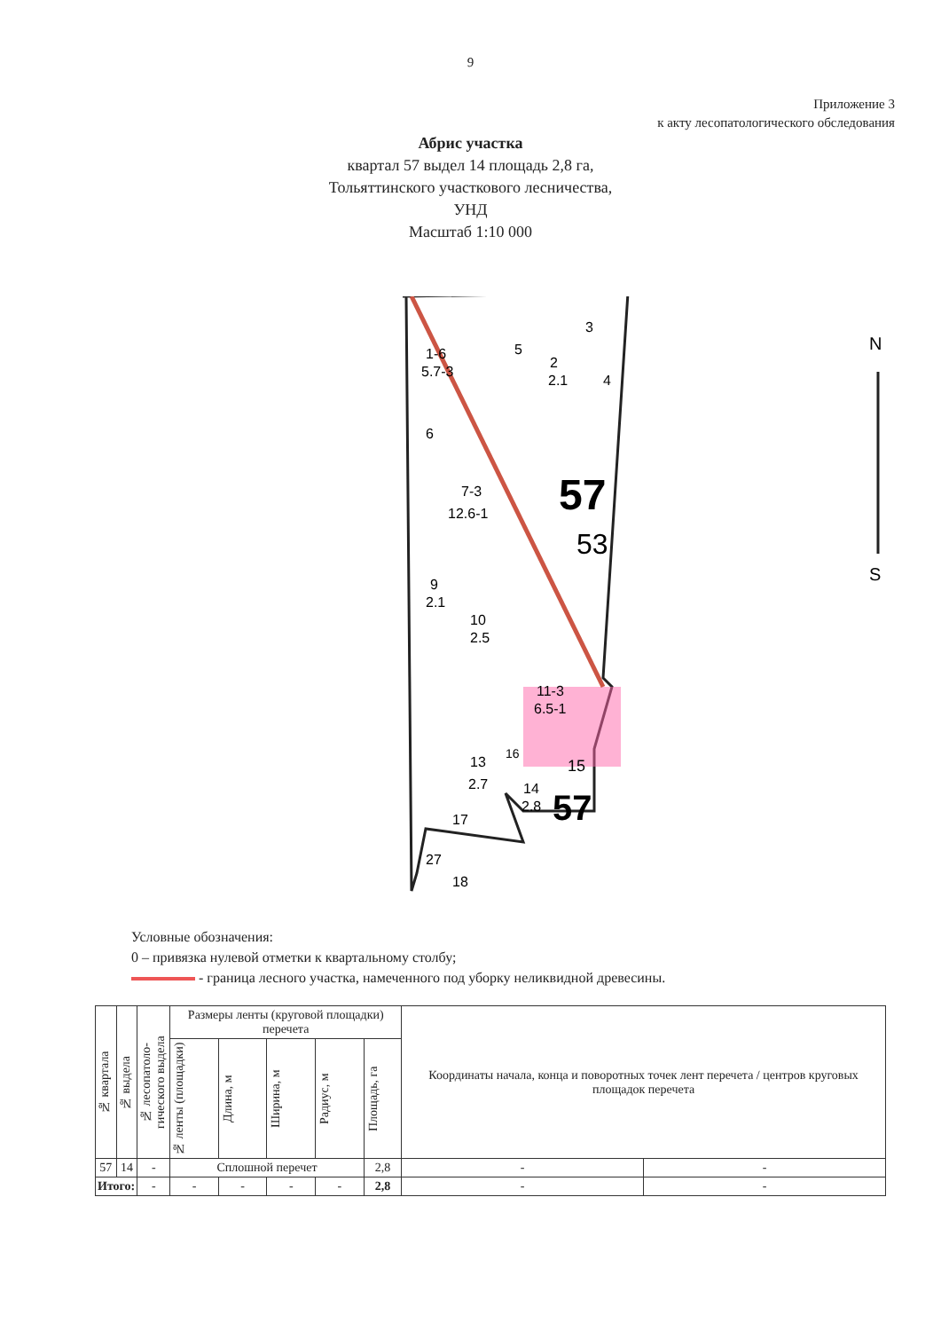9
Приложение 3
к акту лесопатологического обследования
Абрис участка
квартал 57 выдел 14 площадь 2,8 га,
Тольяттинского участкового лесничества,
УНД
Масштаб 1:10 000
1-6
5.7-3
5
3
2
2.1
4
6
7-3
12.6-1
57
53
9
2.1
10
2.5
11-3
6.5-1
13
16
2.7
15
14
2.8
57
17
27
18
N
S
Условные обозначения:
0 – привязка нулевой отметки к квартальному столбу;
- граница лесного участка, намеченного под уборку неликвидной древесины.
| № квартала | № выдела | № лесопатоло-гического выдела | Размеры ленты (круговой площадки) перечета | | | | | Координаты начала, конца и поворотных точек лент перечета / центров круговых площадок перечета | |
| --- | --- | --- | --- | --- | --- | --- | --- | --- | --- |
| | | | № ленты (площадки) | Длина, м | Ширина, м | Радиус, м | Площадь, га | | |
| 57 | 14 | - | Сплошной перечет | | | | 2,8 | - | - |
| Итого: | | - | - | - | - | - | 2,8 | - | - |